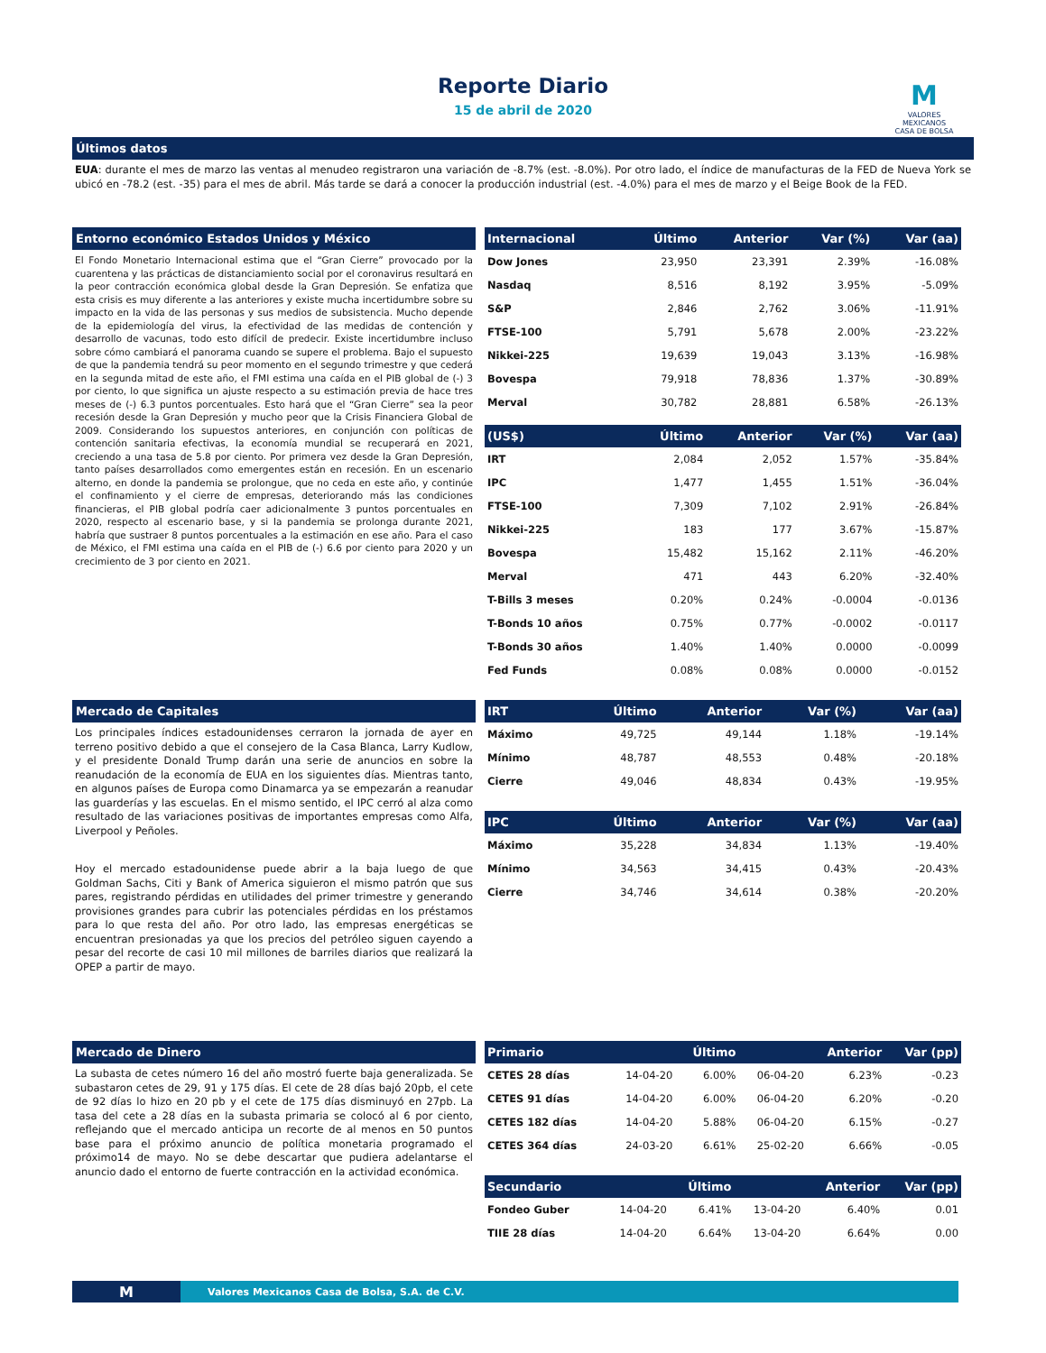Reporte Diario
15 de abril de 2020
M
VALORES
MEXICANOS
CASA DE BOLSA
Últimos datos
EUA: durante el mes de marzo las ventas al menudeo registraron una variación de -8.7% (est. -8.0%). Por otro lado, el índice de manufacturas de la FED de Nueva York se ubicó en -78.2 (est. -35) para el mes de abril. Más tarde se dará a conocer la producción industrial (est. -4.0%) para el mes de marzo y el Beige Book de la FED.
Entorno económico Estados Unidos y México
El Fondo Monetario Internacional estima que el “Gran Cierre” provocado por la cuarentena y las prácticas de distanciamiento social por el coronavirus resultará en la peor contracción económica global desde la Gran Depresión. Se enfatiza que esta crisis es muy diferente a las anteriores y existe mucha incertidumbre sobre su impacto en la vida de las personas y sus medios de subsistencia. Mucho depende de la epidemiología del virus, la efectividad de las medidas de contención y desarrollo de vacunas, todo esto difícil de predecir. Existe incertidumbre incluso sobre cómo cambiará el panorama cuando se supere el problema. Bajo el supuesto de que la pandemia tendrá su peor momento en el segundo trimestre y que cederá en la segunda mitad de este año, el FMI estima una caída en el PIB global de (-) 3 por ciento, lo que significa un ajuste respecto a su estimación previa de hace tres meses de (-) 6.3 puntos porcentuales. Esto hará que el “Gran Cierre” sea la peor recesión desde la Gran Depresión y mucho peor que la Crisis Financiera Global de 2009. Considerando los supuestos anteriores, en conjunción con políticas de contención sanitaria efectivas, la economía mundial se recuperará en 2021, creciendo a una tasa de 5.8 por ciento. Por primera vez desde la Gran Depresión, tanto países desarrollados como emergentes están en recesión. En un escenario alterno, en donde la pandemia se prolongue, que no ceda en este año, y continúe el confinamiento y el cierre de empresas, deteriorando más las condiciones financieras, el PIB global podría caer adicionalmente 3 puntos porcentuales en 2020, respecto al escenario base, y si la pandemia se prolonga durante 2021, habría que sustraer 8 puntos porcentuales a la estimación en ese año. Para el caso de México, el FMI estima una caída en el PIB de (-) 6.6 por ciento para 2020 y un crecimiento de 3 por ciento en 2021.
| Internacional | Último | Anterior | Var (%) | Var (aa) |
| --- | --- | --- | --- | --- |
| Dow Jones | 23,950 | 23,391 | 2.39% | -16.08% |
| Nasdaq | 8,516 | 8,192 | 3.95% | -5.09% |
| S&P | 2,846 | 2,762 | 3.06% | -11.91% |
| FTSE-100 | 5,791 | 5,678 | 2.00% | -23.22% |
| Nikkei-225 | 19,639 | 19,043 | 3.13% | -16.98% |
| Bovespa | 79,918 | 78,836 | 1.37% | -30.89% |
| Merval | 30,782 | 28,881 | 6.58% | -26.13% |
| (US$) | Último | Anterior | Var (%) | Var (aa) |
| --- | --- | --- | --- | --- |
| IRT | 2,084 | 2,052 | 1.57% | -35.84% |
| IPC | 1,477 | 1,455 | 1.51% | -36.04% |
| FTSE-100 | 7,309 | 7,102 | 2.91% | -26.84% |
| Nikkei-225 | 183 | 177 | 3.67% | -15.87% |
| Bovespa | 15,482 | 15,162 | 2.11% | -46.20% |
| Merval | 471 | 443 | 6.20% | -32.40% |
| T-Bills 3 meses | 0.20% | 0.24% | -0.0004 | -0.0136 |
| T-Bonds 10 años | 0.75% | 0.77% | -0.0002 | -0.0117 |
| T-Bonds 30 años | 1.40% | 1.40% | 0.0000 | -0.0099 |
| Fed Funds | 0.08% | 0.08% | 0.0000 | -0.0152 |
Mercado de Capitales
Los principales índices estadounidenses cerraron la jornada de ayer en terreno positivo debido a que el consejero de la Casa Blanca, Larry Kudlow, y el presidente Donald Trump darán una serie de anuncios en sobre la reanudación de la economía de EUA en los siguientes días. Mientras tanto, en algunos países de Europa como Dinamarca ya se empezarán a reanudar las guarderías y las escuelas. En el mismo sentido, el IPC cerró al alza como resultado de las variaciones positivas de importantes empresas como Alfa, Liverpool y Peñoles.
Hoy el mercado estadounidense puede abrir a la baja luego de que Goldman Sachs, Citi y Bank of America siguieron el mismo patrón que sus pares, registrando pérdidas en utilidades del primer trimestre y generando provisiones grandes para cubrir las potenciales pérdidas en los préstamos para lo que resta del año. Por otro lado, las empresas energéticas se encuentran presionadas ya que los precios del petróleo siguen cayendo a pesar del recorte de casi 10 mil millones de barriles diarios que realizará la OPEP a partir de mayo.
| IRT | Último | Anterior | Var (%) | Var (aa) |
| --- | --- | --- | --- | --- |
| Máximo | 49,725 | 49,144 | 1.18% | -19.14% |
| Mínimo | 48,787 | 48,553 | 0.48% | -20.18% |
| Cierre | 49,046 | 48,834 | 0.43% | -19.95% |
| IPC | Último | Anterior | Var (%) | Var (aa) |
| --- | --- | --- | --- | --- |
| Máximo | 35,228 | 34,834 | 1.13% | -19.40% |
| Mínimo | 34,563 | 34,415 | 0.43% | -20.43% |
| Cierre | 34,746 | 34,614 | 0.38% | -20.20% |
Mercado de Dinero
La subasta de cetes número 16 del año mostró fuerte baja generalizada. Se subastaron cetes de 29, 91 y 175 días. El cete de 28 días bajó 20pb, el cete de 92 días lo hizo en 20 pb y el cete de 175 días disminuyó en 27pb. La tasa del cete a 28 días en la subasta primaria se colocó al 6 por ciento, reflejando que el mercado anticipa un recorte de al menos en 50 puntos base para el próximo anuncio de política monetaria programado el próximo14 de mayo. No se debe descartar que pudiera adelantarse el anuncio dado el entorno de fuerte contracción en la actividad económica.
| Primario | | Último | | Anterior | Var (pp) |
| --- | --- | --- | --- | --- | --- |
| CETES 28 días | 14-04-20 | 6.00% | 06-04-20 | 6.23% | -0.23 |
| CETES 91 días | 14-04-20 | 6.00% | 06-04-20 | 6.20% | -0.20 |
| CETES 182 días | 14-04-20 | 5.88% | 06-04-20 | 6.15% | -0.27 |
| CETES 364 días | 24-03-20 | 6.61% | 25-02-20 | 6.66% | -0.05 |
| Secundario | | Último | | Anterior | Var (pp) |
| --- | --- | --- | --- | --- | --- |
| Fondeo Guber | 14-04-20 | 6.41% | 13-04-20 | 6.40% | 0.01 |
| TIIE 28 días | 14-04-20 | 6.64% | 13-04-20 | 6.64% | 0.00 |
M Valores Mexicanos Casa de Bolsa, S.A. de C.V.